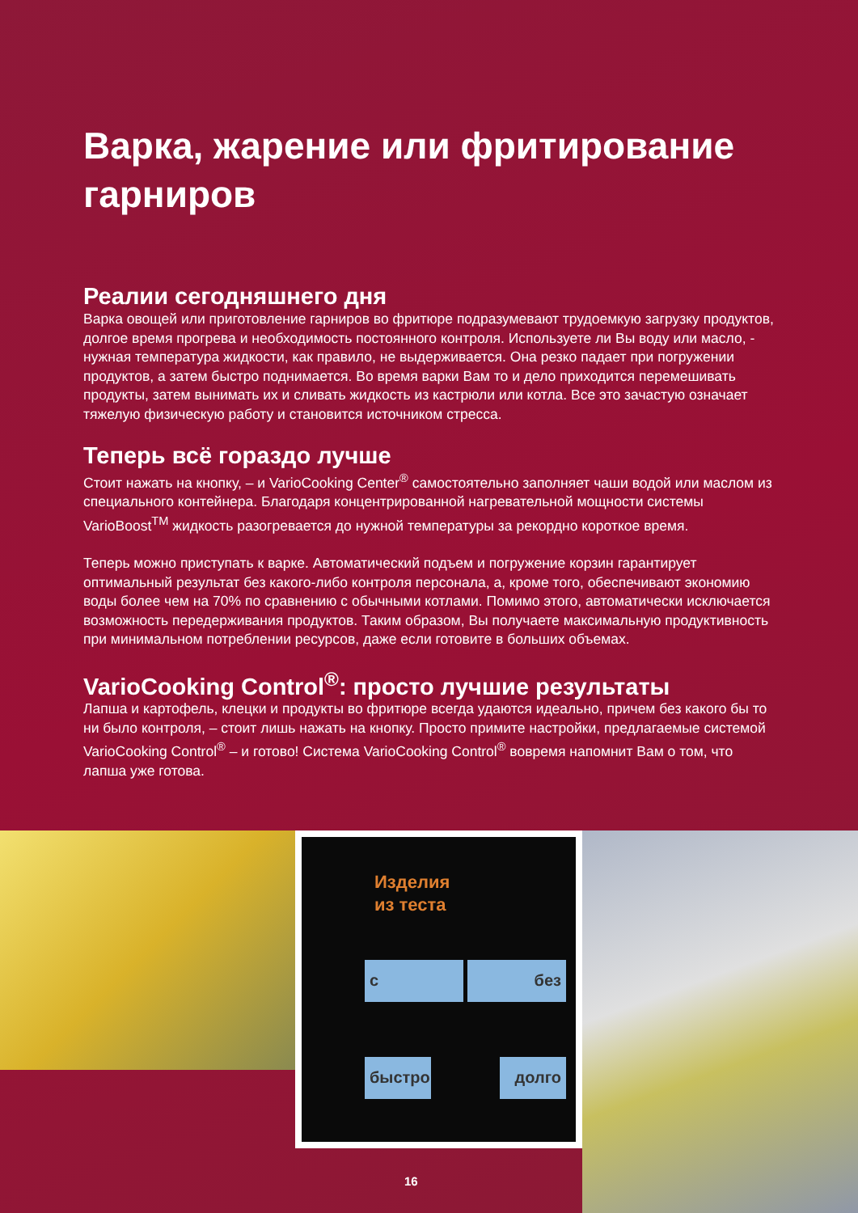Варка, жарение или фритирование гарниров
Реалии сегодняшнего дня
Варка овощей или приготовление гарниров во фритюре подразумевают трудоемкую загрузку продуктов, долгое время прогрева и необходимость постоянного контроля. Используете ли Вы воду или масло, - нужная температура жидкости, как правило, не выдерживается. Она резко падает при погружении продуктов, а затем быстро поднимается. Во время варки Вам то и дело приходится перемешивать продукты, затем вынимать их и сливать жидкость из кастрюли или котла. Все это зачастую означает тяжелую физическую работу и становится источником стресса.
Теперь всё гораздо лучше
Стоит нажать на кнопку, – и VarioCooking Center<sup>®</sup> самостоятельно заполняет чаши водой или маслом из специального контейнера. Благодаря концентрированной нагревательной мощности системы VarioBoost<sup>TM</sup> жидкость разогревается до нужной температуры за рекордно короткое время.
Теперь можно приступать к варке. Автоматический подъем и погружение корзин гарантирует оптимальный результат без какого-либо контроля персонала, а, кроме того, обеспечивают экономию воды более чем на 70% по сравнению с обычными котлами. Помимо этого, автоматически исключается возможность передерживания продуктов. Таким образом, Вы получаете максимальную продуктивность при минимальном потреблении ресурсов, даже если готовите в больших объемах.
VarioCooking Control<sup>®</sup>: просто лучшие результаты
Лапша и картофель, клецки и продукты во фритюре всегда удаются идеально, причем без какого бы то ни было контроля, – стоит лишь нажать на кнопку. Просто примите настройки, предлагаемые системой VarioCooking Control<sup>®</sup> – и готово! Система VarioCooking Control<sup>®</sup> вовремя напомнит Вам о том, что лапша уже готова.
Изделия
из теста
с без
быстро
долго
16